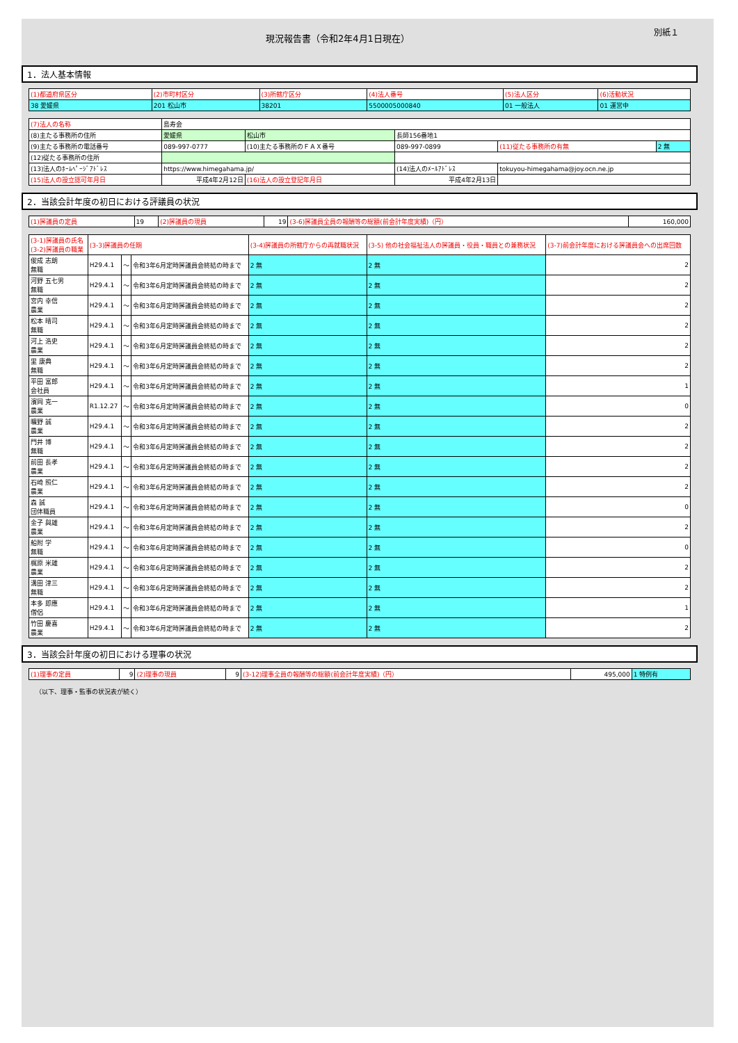別紙１
現況報告書（令和2年4月1日現在）
1．法人基本情報
| (1)都道府県区分 | (2)市町村区分 | (3)所轄庁区分 | (4)法人番号 | (5)法人区分 | (6)活動状況 |
| --- | --- | --- | --- | --- | --- |
| 38 愛媛県 | 201 松山市 | 38201 | 5500005000840 | 01 一般法人 | 01 運営中 |
| (7)法人の名称 | 島寿会 | | | | |
| (8)主たる事務所の住所 | 愛媛県 | 松山市 | 長師156番地1 | | |
| (9)主たる事務所の電話番号 | 089-997-0777 | (10)主たる事務所のＦＡＸ番号 | 089-997-0899 | (11)従たる事務所の有無 | 2 無 |
| (12)従たる事務所の住所 | | | | | |
| (13)法人のﾎｰﾑﾍﾟｰｼﾞｱﾄﾞﾚｽ | https://www.himegahama.jp/ | | (14)法人のﾒｰﾙｱﾄﾞﾚｽ | tokuyou-himegahama@joy.ocn.ne.jp | |
| (15)法人の設立認可年月日 | 平成4年2月12日 | (16)法人の設立登記年月日 | 平成4年2月13日 | | |
2．当該会計年度の初日における評議員の状況
| (1)評議員の定員 | 19 | (2)評議員の現員 | 19 | (3-6)評議員全員の報酬等の総額(前会計年度実績)（円） | 160,000 |
| (3-1)評議員の氏名 (3-2)評議員の職業 | (3-3)評議員の任期 | | | (3-4)評議員の所轄庁からの再就職状況 | (3-5) 他の社会福祉法人の評議員・役員・職員との兼務状況 | (3-7)前会計年度における評議員会への出席回数 |
| --- | --- | --- | --- | --- | --- | --- |
| 俊成 志朗 無職 | H29.4.1 | ～ | 令和3年6月定時評議員会終結の時まで | 2 無 | 2 無 | 2 |
| 河野 五七男 無職 | H29.4.1 | ～ | 令和3年6月定時評議員会終結の時まで | 2 無 | 2 無 | 2 |
| 宮内 幸信 農業 | H29.4.1 | ～ | 令和3年6月定時評議員会終結の時まで | 2 無 | 2 無 | 2 |
| 松本 晴司 無職 | H29.4.1 | ～ | 令和3年6月定時評議員会終結の時まで | 2 無 | 2 無 | 2 |
| 河上 浩史 農業 | H29.4.1 | ～ | 令和3年6月定時評議員会終結の時まで | 2 無 | 2 無 | 2 |
| 里 康典 無職 | H29.4.1 | ～ | 令和3年6月定時評議員会終結の時まで | 2 無 | 2 無 | 2 |
| 平田 富郎 会社員 | H29.4.1 | ～ | 令和3年6月定時評議員会終結の時まで | 2 無 | 2 無 | 1 |
| 濱岡 克一 農業 | R1.12.27 | ～ | 令和3年6月定時評議員会終結の時まで | 2 無 | 2 無 | 0 |
| 曠野 誠 農業 | H29.4.1 | ～ | 令和3年6月定時評議員会終結の時まで | 2 無 | 2 無 | 2 |
| 門井 博 無職 | H29.4.1 | ～ | 令和3年6月定時評議員会終結の時まで | 2 無 | 2 無 | 2 |
| 前田 長孝 農業 | H29.4.1 | ～ | 令和3年6月定時評議員会終結の時まで | 2 無 | 2 無 | 2 |
| 石崎 照仁 農業 | H29.4.1 | ～ | 令和3年6月定時評議員会終結の時まで | 2 無 | 2 無 | 2 |
| 森 誠 団体職員 | H29.4.1 | ～ | 令和3年6月定時評議員会終結の時まで | 2 無 | 2 無 | 0 |
| 金子 與雄 農業 | H29.4.1 | ～ | 令和3年6月定時評議員会終結の時まで | 2 無 | 2 無 | 2 |
| 船附 学 無職 | H29.4.1 | ～ | 令和3年6月定時評議員会終結の時まで | 2 無 | 2 無 | 0 |
| 梶原 米雄 農業 | H29.4.1 | ～ | 令和3年6月定時評議員会終結の時まで | 2 無 | 2 無 | 2 |
| 溝田 津三 無職 | H29.4.1 | ～ | 令和3年6月定時評議員会終結の時まで | 2 無 | 2 無 | 2 |
| 本多 即應 僧侶 | H29.4.1 | ～ | 令和3年6月定時評議員会終結の時まで | 2 無 | 2 無 | 1 |
| 竹田 慶喜 農業 | H29.4.1 | ～ | 令和3年6月定時評議員会終結の時まで | 2 無 | 2 無 | 2 |
3．当該会計年度の初日における理事の状況
| (1)理事の定員 | 9 | (2)理事の現員 | 9 | (3-12)理事全員の報酬等の総額(前会計年度実績)（円） | 495,000 | 1 特例有 |
（以下、理事・監事の状況表が続く）